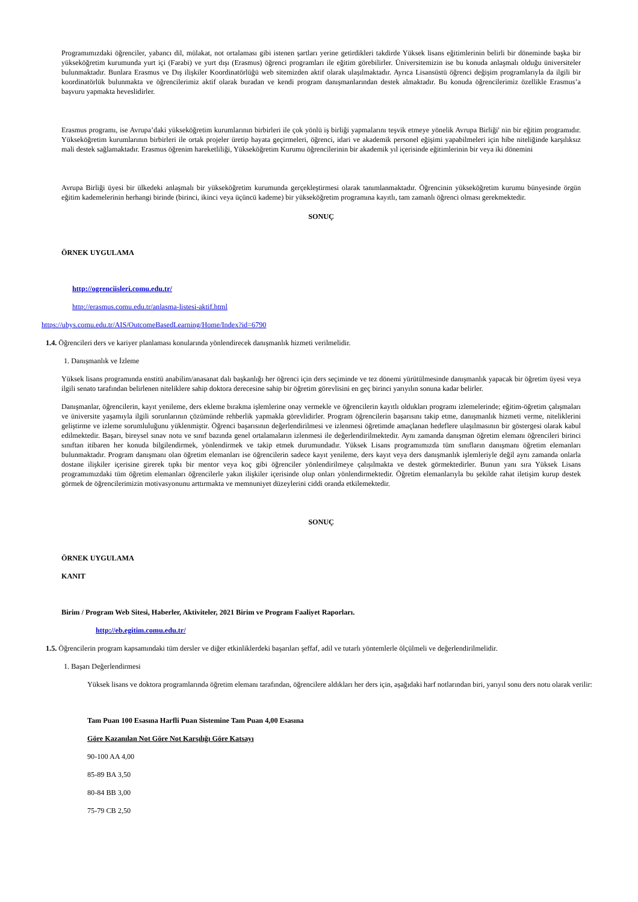Programımızdaki öğrenciler, yabancı dil, mülakat, not ortalaması gibi istenen şartları yerine getirdikleri takdirde Yüksek lisans eğitimlerinin belirli bir döneminde başka bir yükseköğretim kurumunda yurt içi (Farabi) ve yurt dışı (Erasmus) öğrenci programları ile eğitim görebilirler. Üniversitemizin ise bu konuda anlaşmalı olduğu üniversiteler bulunmaktadır. Bunlara Erasmus ve Dış ilişkiler Koordinatörlüğü web sitemizden aktif olarak ulaşılmaktadır. Ayrıca Lisansüstü öğrenci değişim programlarıyla da ilgili bir koordinatörlük bulunmakta ve öğrencilerimiz aktif olarak buradan ve kendi program danışmanlarından destek almaktadır. Bu konuda öğrencilerimiz özellikle Erasmus’a başvuru yapmakta heveslidirler.
Erasmus programı, ise Avrupa’daki yükseköğretim kurumlarının birbirleri ile çok yönlü iş birliği yapmalarını teşvik etmeye yönelik Avrupa Birliği' nin bir eğitim programıdır. Yükseköğretim kurumlarının birbirleri ile ortak projeler üretip hayata geçirmeleri, öğrenci, idari ve akademik personel eğişimi yapabilmeleri için hibe niteliğinde karşılıksız mali destek sağlamaktadır. Erasmus öğrenim hareketliliği, Yükseköğretim Kurumu öğrencilerinin bir akademik yıl içerisinde eğitimlerinin bir veya iki dönemini
Avrupa Birliği üyesi bir ülkedeki anlaşmalı bir yükseköğretim kurumunda gerçekleştirmesi olarak tanımlanmaktadır. Öğrencinin yükseköğretim kurumu bünyesinde örgün eğitim kademelerinin herhangi birinde (birinci, ikinci veya üçüncü kademe) bir yükseköğretim programına kayıtlı, tam zamanlı öğrenci olması gerekmektedir.
SONUÇ
ÖRNEK UYGULAMA
http://ogrenciisleri.comu.edu.tr/
http://erasmus.comu.edu.tr/anlasma-listesi-aktif.html
https://ubys.comu.edu.tr/AIS/OutcomeBasedLearning/Home/Index?id=6790
1.4. Öğrencileri ders ve kariyer planlaması konularında yönlendirecek danışmanlık hizmeti verilmelidir.
1. Danışmanlık ve İzleme
Yüksek lisans programında enstitü anabilim/anasanat dalı başkanlığı her öğrenci için ders seçiminde ve tez dönemi yürütülmesinde danışmanlık yapacak bir öğretim üyesi veya ilgili senato tarafından belirlenen niteliklere sahip doktora derecesine sahip bir öğretim görevlisini en geç birinci yarıyılın sonuna kadar belirler.
Danışmanlar, öğrencilerin, kayıt yenileme, ders ekleme bırakma işlemlerine onay vermekle ve öğrencilerin kayıtlı oldukları programı izlemelerinde; eğitim-öğretim çalışmaları ve üniversite yaşamıyla ilgili sorunlarının çözümünde rehberlik yapmakla görevlidirler. Program öğrencilerin başarısını takip etme, danışmanlık hizmeti verme, niteliklerini geliştirme ve izleme sorumluluğunu yüklenmiştir. Öğrenci başarısının değerlendirilmesi ve izlenmesi öğretimde amaçlanan hedeflere ulaşılmasının bir göstergesi olarak kabul edilmektedir. Başarı, bireysel sınav notu ve sınıf bazında genel ortalamaların izlenmesi ile değerlendirilmektedir. Aynı zamanda danışman öğretim elemanı öğrencileri birinci sınıftan itibaren her konuda bilgilendirmek, yönlendirmek ve takip etmek durumundadır. Yüksek Lisans programımızda tüm sınıfların danışmanı öğretim elemanları bulunmaktadır. Program danışmanı olan öğretim elemanları ise öğrencilerin sadece kayıt yenileme, ders kayıt veya ders danışmanlık işlemleriyle değil aynı zamanda onlarla dostane ilişkiler içerisine girerek tıpkı bir mentor veya koç gibi öğrenciler yönlendirilmeye çalışılmakta ve destek görmektedirler. Bunun yanı sıra Yüksek Lisans programımızdaki tüm öğretim elemanları öğrencilerle yakın ilişkiler içerisinde olup onları yönlendirmektedir. Öğretim elemanlarıyla bu şekilde rahat iletişim kurup destek görmek de öğrencilerimizin motivasyonunu arttırmakta ve memnuniyet düzeylerini ciddi oranda etkilemektedir.
SONUÇ
ÖRNEK UYGULAMA
KANIT
Birim / Program Web Sitesi, Haberler, Aktiviteler, 2021 Birim ve Program Faaliyet Raporları.
http://eb.egitim.comu.edu.tr/
1.5. Öğrencilerin program kapsamındaki tüm dersler ve diğer etkinliklerdeki başarıları şeffaf, adil ve tutarlı yöntemlerle ölçülmeli ve değerlendirilmelidir.
1. Başarı Değerlendirmesi
Yüksek lisans ve doktora programlarında öğretim elemanı tarafından, öğrencilere aldıkları her ders için, aşağıdaki harf notlarından biri, yarıyıl sonu ders notu olarak verilir:
Tam Puan 100 Esasına Harfli Puan Sistemine Tam Puan 4,00 Esasına
Göre Kazanılan Not Göre Not Karşılığı Göre Katsayı
90-100 AA 4,00
85-89 BA 3,50
80-84 BB 3,00
75-79 CB 2,50